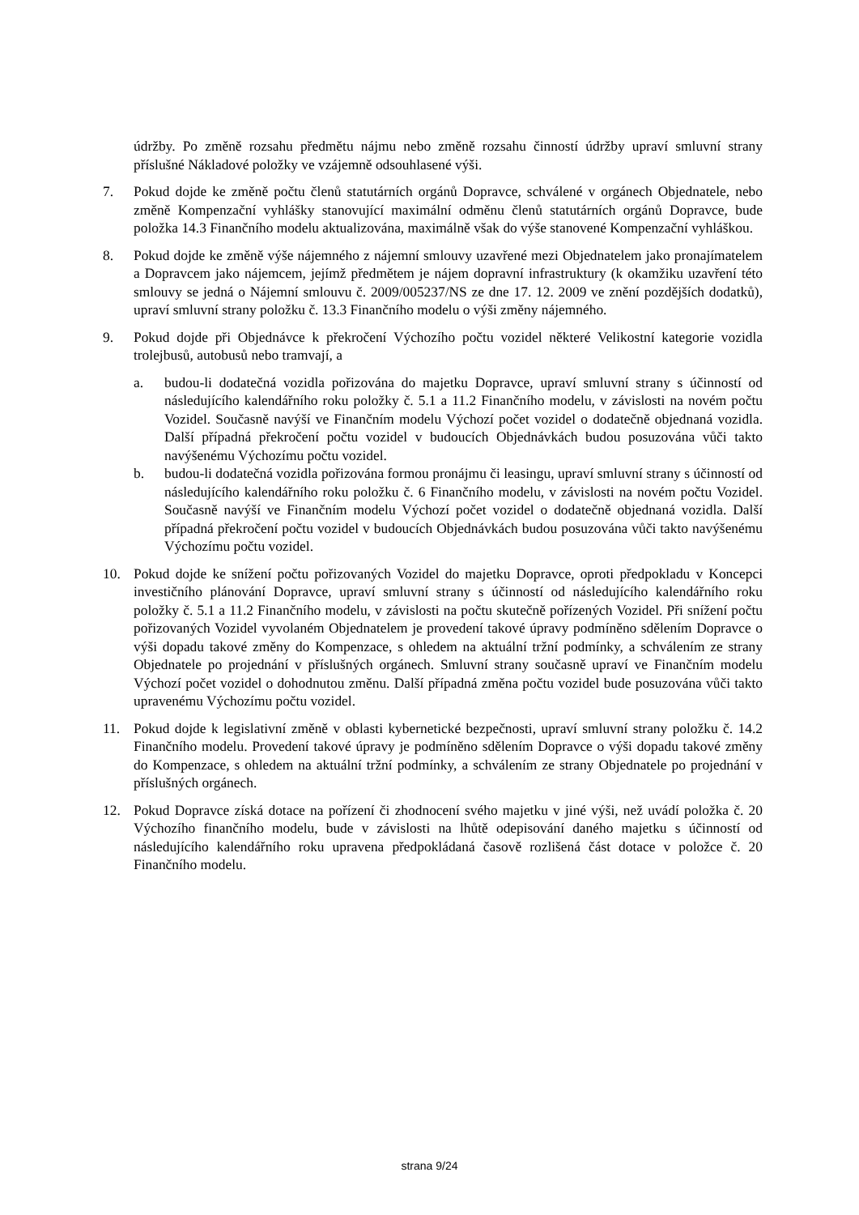údržby. Po změně rozsahu předmětu nájmu nebo změně rozsahu činností údržby upraví smluvní strany příslušné Nákladové položky ve vzájemně odsouhlasené výši.
7. Pokud dojde ke změně počtu členů statutárních orgánů Dopravce, schválené v orgánech Objednatele, nebo změně Kompenzační vyhlášky stanovující maximální odměnu členů statutárních orgánů Dopravce, bude položka 14.3 Finančního modelu aktualizována, maximálně však do výše stanovené Kompenzační vyhláškou.
8. Pokud dojde ke změně výše nájemného z nájemní smlouvy uzavřené mezi Objednatelem jako pronajímatelem a Dopravcem jako nájemcem, jejímž předmětem je nájem dopravní infrastruktury (k okamžiku uzavření této smlouvy se jedná o Nájemní smlouvu č. 2009/005237/NS ze dne 17. 12. 2009 ve znění pozdějších dodatků), upraví smluvní strany položku č. 13.3 Finančního modelu o výši změny nájemného.
9. Pokud dojde při Objednávce k překročení Výchozího počtu vozidel některé Velikostní kategorie vozidla trolejbusů, autobusů nebo tramvají, a
a. budou-li dodatečná vozidla pořizována do majetku Dopravce, upraví smluvní strany s účinností od následujícího kalendářního roku položky č. 5.1 a 11.2 Finančního modelu, v závislosti na novém počtu Vozidel. Současně navýší ve Finančním modelu Výchozí počet vozidel o dodatečně objednaná vozidla. Další případná překročení počtu vozidel v budoucích Objednávkách budou posuzována vůči takto navýšenému Výchozímu počtu vozidel.
b. budou-li dodatečná vozidla pořizována formou pronájmu či leasingu, upraví smluvní strany s účinností od následujícího kalendářního roku položku č. 6 Finančního modelu, v závislosti na novém počtu Vozidel. Současně navýší ve Finančním modelu Výchozí počet vozidel o dodatečně objednaná vozidla. Další případná překročení počtu vozidel v budoucích Objednávkách budou posuzována vůči takto navýšenému Výchozímu počtu vozidel.
10. Pokud dojde ke snížení počtu pořizovaných Vozidel do majetku Dopravce, oproti předpokladu v Koncepci investičního plánování Dopravce, upraví smluvní strany s účinností od následujícího kalendářního roku položky č. 5.1 a 11.2 Finančního modelu, v závislosti na počtu skutečně pořízených Vozidel. Při snížení počtu pořizovaných Vozidel vyvolaném Objednatelem je provedení takové úpravy podmíněno sdělením Dopravce o výši dopadu takové změny do Kompenzace, s ohledem na aktuální tržní podmínky, a schválením ze strany Objednatele po projednání v příslušných orgánech. Smluvní strany současně upraví ve Finančním modelu Výchozí počet vozidel o dohodnutou změnu. Další případná změna počtu vozidel bude posuzována vůči takto upravenému Výchozímu počtu vozidel.
11. Pokud dojde k legislativní změně v oblasti kybernetické bezpečnosti, upraví smluvní strany položku č. 14.2 Finančního modelu. Provedení takové úpravy je podmíněno sdělením Dopravce o výši dopadu takové změny do Kompenzace, s ohledem na aktuální tržní podmínky, a schválením ze strany Objednatele po projednání v příslušných orgánech.
12. Pokud Dopravce získá dotace na pořízení či zhodnocení svého majetku v jiné výši, než uvádí položka č. 20 Výchozího finančního modelu, bude v závislosti na lhůtě odepisování daného majetku s účinností od následujícího kalendářního roku upravena předpokládaná časově rozlišená část dotace v položce č. 20 Finančního modelu.
strana 9/24